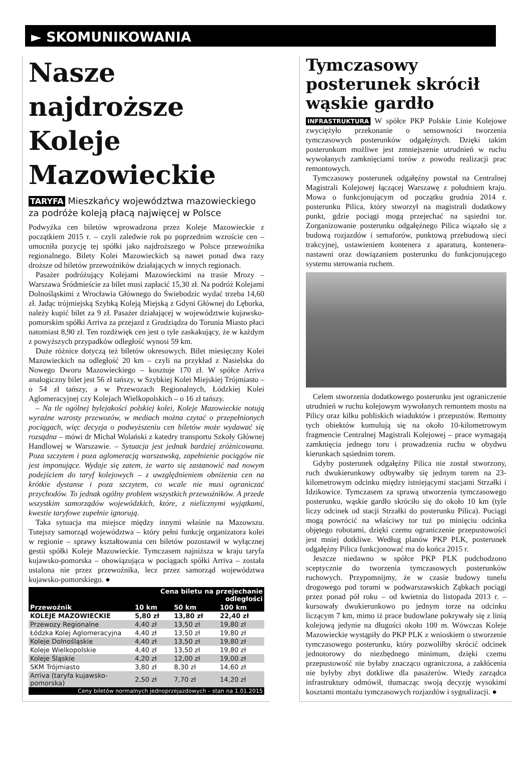► SKOMUNIKOWANIA
Nasze najdroższe Koleje Mazowieckie
TARYFA Mieszkańcy województwa mazowieckiego za podróże koleją płacą najwięcej w Polsce
Podwyżka cen biletów wprowadzona przez Koleje Mazowieckie z początkiem 2015 r. – czyli zaledwie rok po poprzednim wzroście cen – umocniła pozycję tej spółki jako najdroższego w Polsce przewoźnika regionalnego. Bilety Kolei Mazowieckich są nawet ponad dwa razy droższe od biletów przewoźników działających w innych regionach.
Pasażer podróżujący Kolejami Mazowieckimi na trasie Mrozy – Warszawa Śródmieście za bilet musi zapłacić 15,30 zł. Na podróż Kolejami Dolnośląskimi z Wrocławia Głównego do Świebodzic wydać trzeba 14,60 zł. Jadąc trójmiejską Szybką Koleją Miejską z Gdyni Głównej do Lęborka, należy kupić bilet za 9 zł. Pasażer działającej w województwie kujawsko-pomorskim spółki Arriva za przejazd z Grudziądza do Torunia Miasto płaci natomiast 8,90 zł. Ten rozdźwięk cen jest o tyle zaskakujący, że w każdym z powyższych przypadków odległość wynosi 59 km.
Duże różnice dotyczą też biletów okresowych. Bilet miesięczny Kolei Mazowieckich na odległość 20 km – czyli na przykład z Nasielska do Nowego Dworu Mazowieckiego – kosztuje 170 zł. W spółce Arriva analogiczny bilet jest 56 zł tańszy, w Szybkiej Kolei Miejskiej Trójmiasto – o 54 zł tańszy, a w Przewozach Regionalnych, Łódzkiej Kolei Aglomeracyjnej czy Kolejach Wielkopolskich – o 16 zł tańszy.
– Na tle ogólnej bylejakości polskiej kolei, Koleje Mazowieckie notują wyraźne wzrosty przewozów, w mediach można czytać o przepełnionych pociągach, więc decyzja o podwyższeniu cen biletów może wydawać się rozsądna – mówi dr Michał Wolański z katedry transportu Szkoły Głównej Handlowej w Warszawie. – Sytuacja jest jednak bardziej zróżnicowana. Poza szczytem i poza aglomeracją warszawską, zapełnienie pociągów nie jest imponujące. Wydaje się zatem, że warto się zastanowić nad nowym podejściem do taryf kolejowych – z uwzględnieniem obniżenia cen na krótkie dystanse i poza szczytem, co wcale nie musi ograniczać przychodów. To jednak ogólny problem wszystkich przewoźników. A przede wszystkim samorządów wojewódzkich, które, z nielicznymi wyjątkami, kwestie taryfowe zupełnie ignorują.
Taka sytuacja ma miejsce między innymi właśnie na Mazowszu. Tutejszy samorząd województwa – który pełni funkcję organizatora kolei w regionie – sprawy kształtowania cen biletów pozostawił w wyłącznej gestii spółki Koleje Mazowieckie. Tymczasem najniższa w kraju taryfa kujawsko-pomorska – obowiązująca w pociągach spółki Arriva – została ustalona nie przez przewoźnika, lecz przez samorząd województwa kujawsko-pomorskiego. ●
| | Cena biletu na przejechanie odległości | | |
| --- | --- | --- | --- |
| Przewoźnik | 10 km | 50 km | 100 km |
| KOLEJE MAZOWIECKIE | 5,80 zł | 13,80 zł | 22,40 zł |
| Przewozy Regionalne | 4,40 zł | 13,50 zł | 19,80 zł |
| Łódzka Kolej Aglomeracyjna | 4,40 zł | 13,50 zł | 19,80 zł |
| Koleje Dolnośląskie | 4,40 zł | 13,50 zł | 19,80 zł |
| Koleje Wielkopolskie | 4,40 zł | 13,50 zł | 19,80 zł |
| Koleje Śląskie | 4,20 zł | 12,00 zł | 19,00 zł |
| SKM Trójmiasto | 3,80 zł | 8,30 zł | 14,60 zł |
| Arriva (taryfa kujawsko-pomorska) | 2,50 zł | 7,70 zł | 14,20 zł |
| Ceny biletów normalnych jednoprzejazdowych – stan na 1.01.2015 | | | |
Tymczasowy posterunek skrócił wąskie gardło
INFRASTRUKTURA W spółce PKP Polskie Linie Kolejowe zwyciężyło przekonanie o sensowności tworzenia tymczasowych posterunków odgałęźnych. Dzięki takim posterunkom możliwe jest zmniejszenie utrudnień w ruchu wywołanych zamknięciami torów z powodu realizacji prac remontowych.
Tymczasowy posterunek odgałęźny powstał na Centralnej Magistrali Kolejowej łączącej Warszawę z południem kraju. Mowa o funkcjonującym od początku grudnia 2014 r. posterunku Pilica, który stworzył na magistrali dodatkowy punkt, gdzie pociągi mogą przejechać na sąsiedni tor. Zorganizowanie posterunku odgałęźnego Pilica wiązało się z budową rozjazdów i semaforów, punktową przebudową sieci trakcyjnej, ustawieniem kontenera z aparaturą, kontenera-nastawni oraz dowiązaniem posterunku do funkcjonującego systemu sterowania ruchem.
Celem stworzenia dodatkowego posterunku jest ograniczenie utrudnień w ruchu kolejowym wywołanych remontem mostu na Pilicy oraz kilku pobliskich wiaduktów i przepustów. Remonty tych obiektów kumulują się na około 10-kilometrowym fragmencie Centralnej Magistrali Kolejowej – prace wymagają zamknięcia jednego toru i prowadzenia ruchu w obydwu kierunkach sąsiednim torem.
Gdyby posterunek odgałęźny Pilica nie został stworzony, ruch dwukierunkowy odbywałby się jednym torem na 23-kilometrowym odcinku między istniejącymi stacjami Strzałki i Idzikowice. Tymczasem za sprawą utworzenia tymczasowego posterunku, wąskie gardło skróciło się do około 10 km (tyle liczy odcinek od stacji Strzałki do posterunku Pilica). Pociągi mogą powrócić na właściwy tor tuż po minięciu odcinka objętego robotami, dzięki czemu ograniczenie przepustowości jest mniej dotkliwe. Według planów PKP PLK, posterunek odgałęźny Pilica funkcjonować ma do końca 2015 r.
Jeszcze niedawno w spółce PKP PLK podchodzono sceptycznie do tworzenia tymczasowych posterunków ruchowych. Przypomnijmy, że w czasie budowy tunelu drogowego pod torami w podwarszawskich Ząbkach pociągi przez ponad pół roku – od kwietnia do listopada 2013 r. – kursowały dwukierunkowo po jednym torze na odcinku liczącym 7 km, mimo iż prace budowlane pokrywały się z linią kolejową jedynie na długości około 100 m. Wówczas Koleje Mazowieckie wystąpiły do PKP PLK z wnioskiem o stworzenie tymczasowego posterunku, który pozwoliłby skrócić odcinek jednotorowy do niezbędnego minimum, dzięki czemu przepustowość nie byłaby znacząco ograniczona, a zakłócenia nie byłyby zbyt dotkliwe dla pasażerów. Wtedy zarządca infrastruktury odmówił, tłumacząc swoją decyzję wysokimi kosztami montażu tymczasowych rozjazdów i sygnalizacji. ●